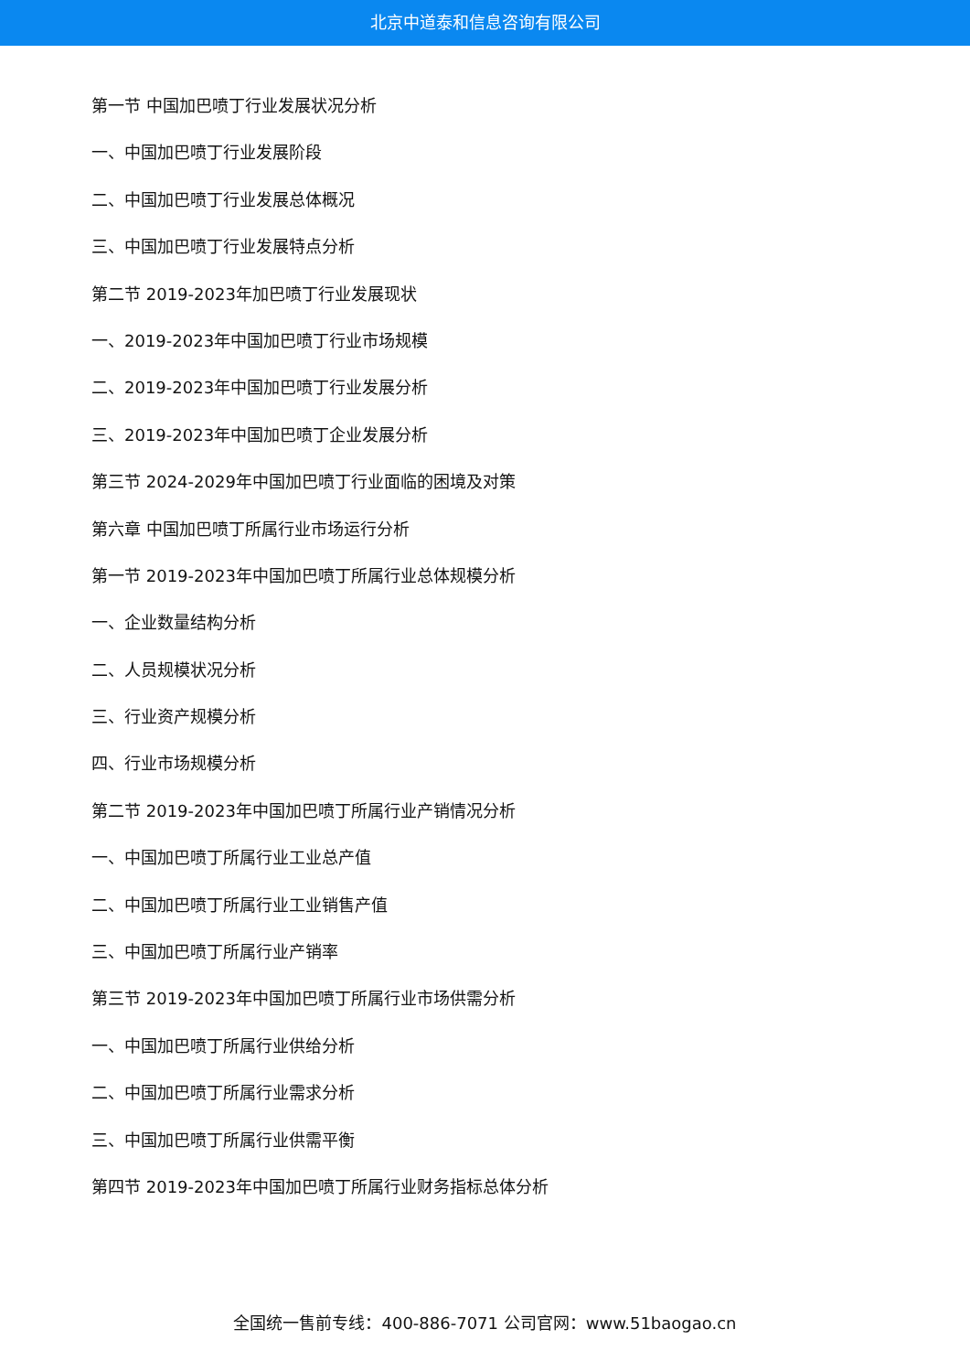北京中道泰和信息咨询有限公司
第一节 中国加巴喷丁行业发展状况分析
一、中国加巴喷丁行业发展阶段
二、中国加巴喷丁行业发展总体概况
三、中国加巴喷丁行业发展特点分析
第二节 2019-2023年加巴喷丁行业发展现状
一、2019-2023年中国加巴喷丁行业市场规模
二、2019-2023年中国加巴喷丁行业发展分析
三、2019-2023年中国加巴喷丁企业发展分析
第三节 2024-2029年中国加巴喷丁行业面临的困境及对策
第六章 中国加巴喷丁所属行业市场运行分析
第一节 2019-2023年中国加巴喷丁所属行业总体规模分析
一、企业数量结构分析
二、人员规模状况分析
三、行业资产规模分析
四、行业市场规模分析
第二节 2019-2023年中国加巴喷丁所属行业产销情况分析
一、中国加巴喷丁所属行业工业总产值
二、中国加巴喷丁所属行业工业销售产值
三、中国加巴喷丁所属行业产销率
第三节 2019-2023年中国加巴喷丁所属行业市场供需分析
一、中国加巴喷丁所属行业供给分析
二、中国加巴喷丁所属行业需求分析
三、中国加巴喷丁所属行业供需平衡
第四节 2019-2023年中国加巴喷丁所属行业财务指标总体分析
全国统一售前专线：400-886-7071 公司官网：www.51baogao.cn